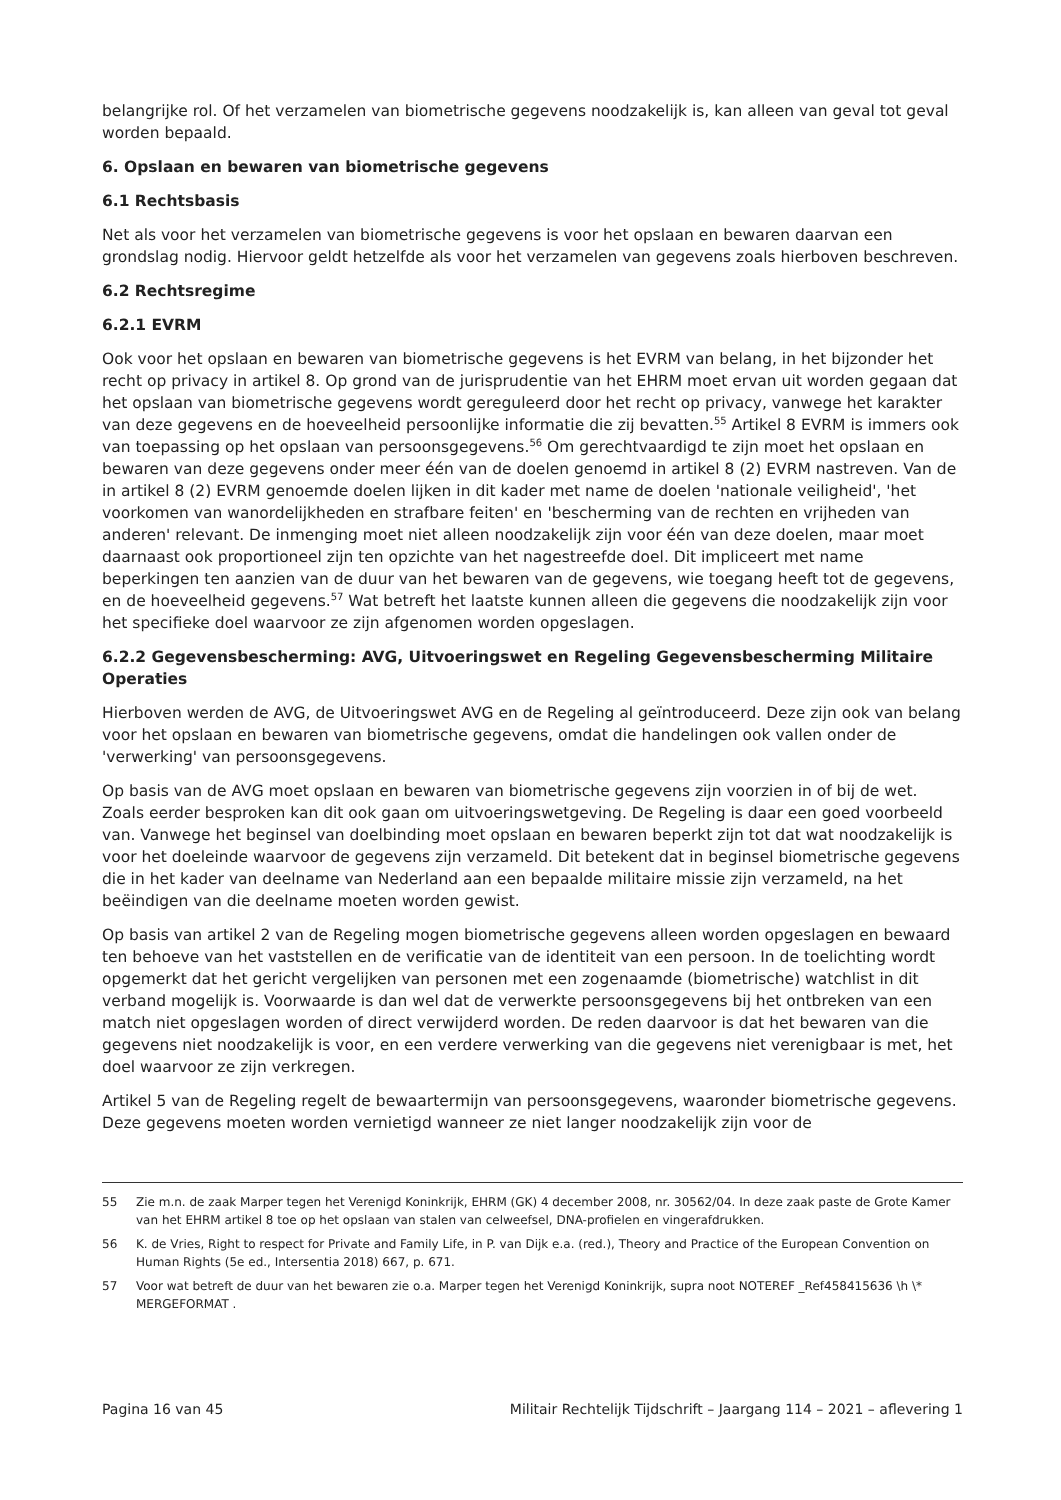belangrijke rol. Of het verzamelen van biometrische gegevens noodzakelijk is, kan alleen van geval tot geval worden bepaald.
6. Opslaan en bewaren van biometrische gegevens
6.1 Rechtsbasis
Net als voor het verzamelen van biometrische gegevens is voor het opslaan en bewaren daarvan een grondslag nodig. Hiervoor geldt hetzelfde als voor het verzamelen van gegevens zoals hierboven beschreven.
6.2 Rechtsregime
6.2.1 EVRM
Ook voor het opslaan en bewaren van biometrische gegevens is het EVRM van belang, in het bijzonder het recht op privacy in artikel 8. Op grond van de jurisprudentie van het EHRM moet ervan uit worden gegaan dat het opslaan van biometrische gegevens wordt gereguleerd door het recht op privacy, vanwege het karakter van deze gegevens en de hoeveelheid persoonlijke informatie die zij bevatten.<sup>55</sup> Artikel 8 EVRM is immers ook van toepassing op het opslaan van persoonsgegevens.<sup>56</sup> Om gerechtvaardigd te zijn moet het opslaan en bewaren van deze gegevens onder meer één van de doelen genoemd in artikel 8 (2) EVRM nastreven. Van de in artikel 8 (2) EVRM genoemde doelen lijken in dit kader met name de doelen 'nationale veiligheid', 'het voorkomen van wanordelijkheden en strafbare feiten' en 'bescherming van de rechten en vrijheden van anderen' relevant. De inmenging moet niet alleen noodzakelijk zijn voor één van deze doelen, maar moet daarnaast ook proportioneel zijn ten opzichte van het nagestreefde doel. Dit impliceert met name beperkingen ten aanzien van de duur van het bewaren van de gegevens, wie toegang heeft tot de gegevens, en de hoeveelheid gegevens.<sup>57</sup> Wat betreft het laatste kunnen alleen die gegevens die noodzakelijk zijn voor het specifieke doel waarvoor ze zijn afgenomen worden opgeslagen.
6.2.2 Gegevensbescherming: AVG, Uitvoeringswet en Regeling Gegevensbescherming Militaire Operaties
Hierboven werden de AVG, de Uitvoeringswet AVG en de Regeling al geïntroduceerd. Deze zijn ook van belang voor het opslaan en bewaren van biometrische gegevens, omdat die handelingen ook vallen onder de 'verwerking' van persoonsgegevens.
Op basis van de AVG moet opslaan en bewaren van biometrische gegevens zijn voorzien in of bij de wet. Zoals eerder besproken kan dit ook gaan om uitvoeringswetgeving. De Regeling is daar een goed voorbeeld van. Vanwege het beginsel van doelbinding moet opslaan en bewaren beperkt zijn tot dat wat noodzakelijk is voor het doeleinde waarvoor de gegevens zijn verzameld. Dit betekent dat in beginsel biometrische gegevens die in het kader van deelname van Nederland aan een bepaalde militaire missie zijn verzameld, na het beëindigen van die deelname moeten worden gewist.
Op basis van artikel 2 van de Regeling mogen biometrische gegevens alleen worden opgeslagen en bewaard ten behoeve van het vaststellen en de verificatie van de identiteit van een persoon. In de toelichting wordt opgemerkt dat het gericht vergelijken van personen met een zogenaamde (biometrische) watchlist in dit verband mogelijk is. Voorwaarde is dan wel dat de verwerkte persoonsgegevens bij het ontbreken van een match niet opgeslagen worden of direct verwijderd worden. De reden daarvoor is dat het bewaren van die gegevens niet noodzakelijk is voor, en een verdere verwerking van die gegevens niet verenigbaar is met, het doel waarvoor ze zijn verkregen.
Artikel 5 van de Regeling regelt de bewaartermijn van persoonsgegevens, waaronder biometrische gegevens. Deze gegevens moeten worden vernietigd wanneer ze niet langer noodzakelijk zijn voor de
55 Zie m.n. de zaak Marper tegen het Verenigd Koninkrijk, EHRM (GK) 4 december 2008, nr. 30562/04. In deze zaak paste de Grote Kamer van het EHRM artikel 8 toe op het opslaan van stalen van celweefsel, DNA-profielen en vingerafdrukken.
56 K. de Vries, Right to respect for Private and Family Life, in P. van Dijk e.a. (red.), Theory and Practice of the European Convention on Human Rights (5e ed., Intersentia 2018) 667, p. 671.
57 Voor wat betreft de duur van het bewaren zie o.a. Marper tegen het Verenigd Koninkrijk, supra noot NOTEREF _Ref458415636 \h \* MERGEFORMAT .
Pagina 16 van 45 Militair Rechtelijk Tijdschrift – Jaargang 114 – 2021 – aflevering 1